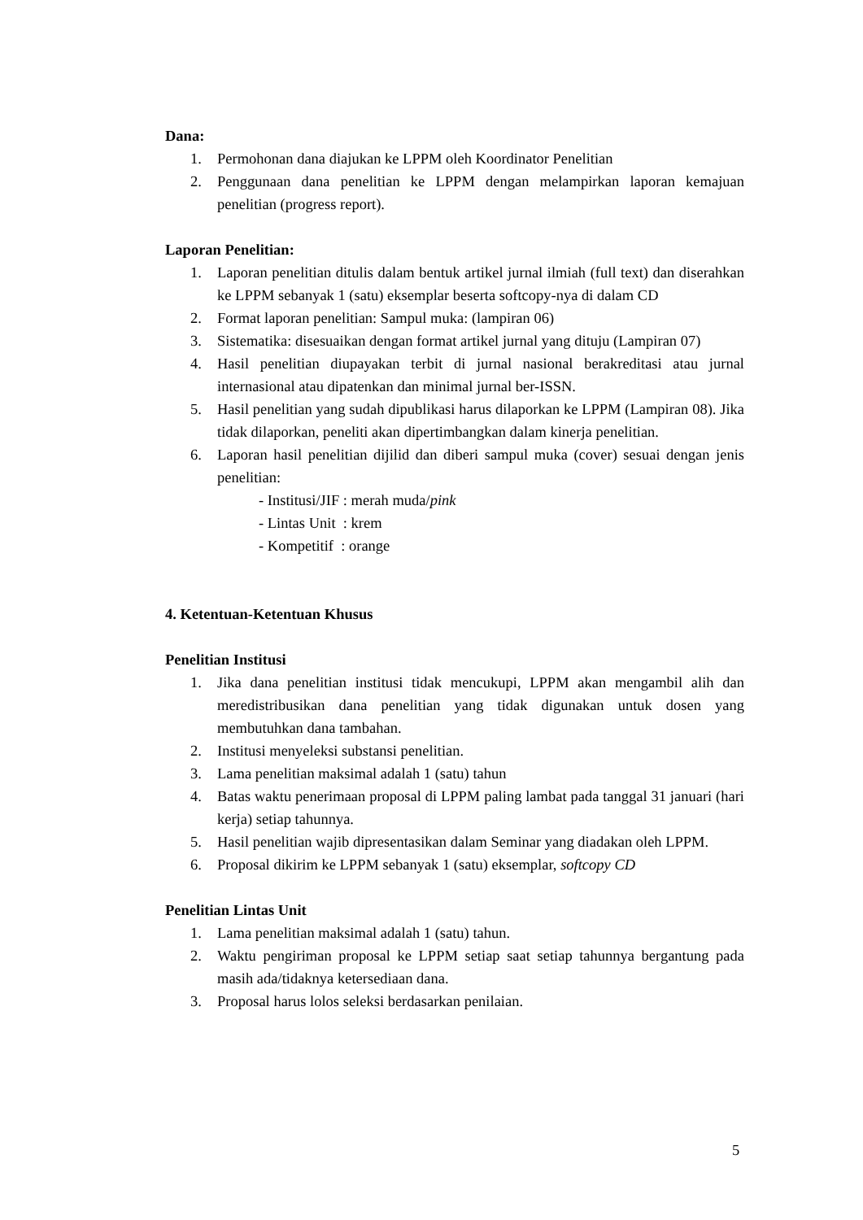Dana:
1. Permohonan dana diajukan ke LPPM oleh Koordinator Penelitian
2. Penggunaan dana penelitian ke LPPM dengan melampirkan laporan kemajuan penelitian (progress report).
Laporan Penelitian:
1. Laporan penelitian ditulis dalam bentuk artikel jurnal ilmiah (full text) dan diserahkan ke LPPM sebanyak 1 (satu) eksemplar beserta softcopy-nya di dalam CD
2. Format laporan penelitian: Sampul muka: (lampiran 06)
3. Sistematika: disesuaikan dengan format artikel jurnal yang dituju (Lampiran 07)
4. Hasil penelitian diupayakan terbit di jurnal nasional berakreditasi atau jurnal internasional atau dipatenkan dan minimal jurnal ber-ISSN.
5. Hasil penelitian yang sudah dipublikasi harus dilaporkan ke LPPM (Lampiran 08). Jika tidak dilaporkan, peneliti akan dipertimbangkan dalam kinerja penelitian.
6. Laporan hasil penelitian dijilid dan diberi sampul muka (cover) sesuai dengan jenis penelitian:
- Institusi/JIF : merah muda/pink
- Lintas Unit : krem
- Kompetitif : orange
4. Ketentuan-Ketentuan Khusus
Penelitian Institusi
1. Jika dana penelitian institusi tidak mencukupi, LPPM akan mengambil alih dan meredistribusikan dana penelitian yang tidak digunakan untuk dosen yang membutuhkan dana tambahan.
2. Institusi menyeleksi substansi penelitian.
3. Lama penelitian maksimal adalah 1 (satu) tahun
4. Batas waktu penerimaan proposal di LPPM paling lambat pada tanggal 31 januari (hari kerja) setiap tahunnya.
5. Hasil penelitian wajib dipresentasikan dalam Seminar yang diadakan oleh LPPM.
6. Proposal dikirim ke LPPM sebanyak 1 (satu) eksemplar, softcopy CD
Penelitian Lintas Unit
1. Lama penelitian maksimal adalah 1 (satu) tahun.
2. Waktu pengiriman proposal ke LPPM setiap saat setiap tahunnya bergantung pada masih ada/tidaknya ketersediaan dana.
3. Proposal harus lolos seleksi berdasarkan penilaian.
5